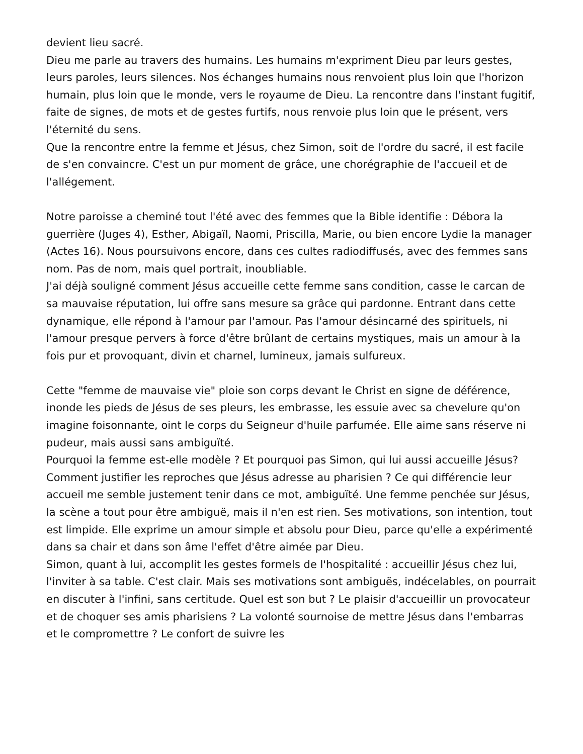devient lieu sacré.
Dieu me parle au travers des humains. Les humains m'expriment Dieu par leurs gestes, leurs paroles, leurs silences. Nos échanges humains nous renvoient plus loin que l'horizon humain, plus loin que le monde, vers le royaume de Dieu. La rencontre dans l'instant fugitif, faite de signes, de mots et de gestes furtifs, nous renvoie plus loin que le présent, vers l'éternité du sens.
Que la rencontre entre la femme et Jésus, chez Simon, soit de l'ordre du sacré, il est facile de s'en convaincre. C'est un pur moment de grâce, une chorégraphie de l'accueil et de l'allégement.
Notre paroisse a cheminé tout l'été avec des femmes que la Bible identifie : Débora la guerrière (Juges 4), Esther, Abigaïl, Naomi, Priscilla, Marie, ou bien encore Lydie la manager (Actes 16). Nous poursuivons encore, dans ces cultes radiodiffusés, avec des femmes sans nom. Pas de nom, mais quel portrait, inoubliable.
J'ai déjà souligné comment Jésus accueille cette femme sans condition, casse le carcan de sa mauvaise réputation, lui offre sans mesure sa grâce qui pardonne. Entrant dans cette dynamique, elle répond à l'amour par l'amour. Pas l'amour désincarné des spirituels, ni l'amour presque pervers à force d'être brûlant de certains mystiques, mais un amour à la fois pur et provoquant, divin et charnel, lumineux, jamais sulfureux.
Cette "femme de mauvaise vie" ploie son corps devant le Christ en signe de déférence, inonde les pieds de Jésus de ses pleurs, les embrasse, les essuie avec sa chevelure qu'on imagine foisonnante, oint le corps du Seigneur d'huile parfumée. Elle aime sans réserve ni pudeur, mais aussi sans ambiguïté.
Pourquoi la femme est-elle modèle ? Et pourquoi pas Simon, qui lui aussi accueille Jésus? Comment justifier les reproches que Jésus adresse au pharisien ? Ce qui différencie leur accueil me semble justement tenir dans ce mot, ambiguïté. Une femme penchée sur Jésus, la scène a tout pour être ambiguë, mais il n'en est rien. Ses motivations, son intention, tout est limpide. Elle exprime un amour simple et absolu pour Dieu, parce qu'elle a expérimenté dans sa chair et dans son âme l'effet d'être aimée par Dieu.
Simon, quant à lui, accomplit les gestes formels de l'hospitalité : accueillir Jésus chez lui, l'inviter à sa table. C'est clair. Mais ses motivations sont ambiguës, indécelables, on pourrait en discuter à l'infini, sans certitude. Quel est son but ? Le plaisir d'accueillir un provocateur et de choquer ses amis pharisiens ? La volonté sournoise de mettre Jésus dans l'embarras et le compromettre ? Le confort de suivre les